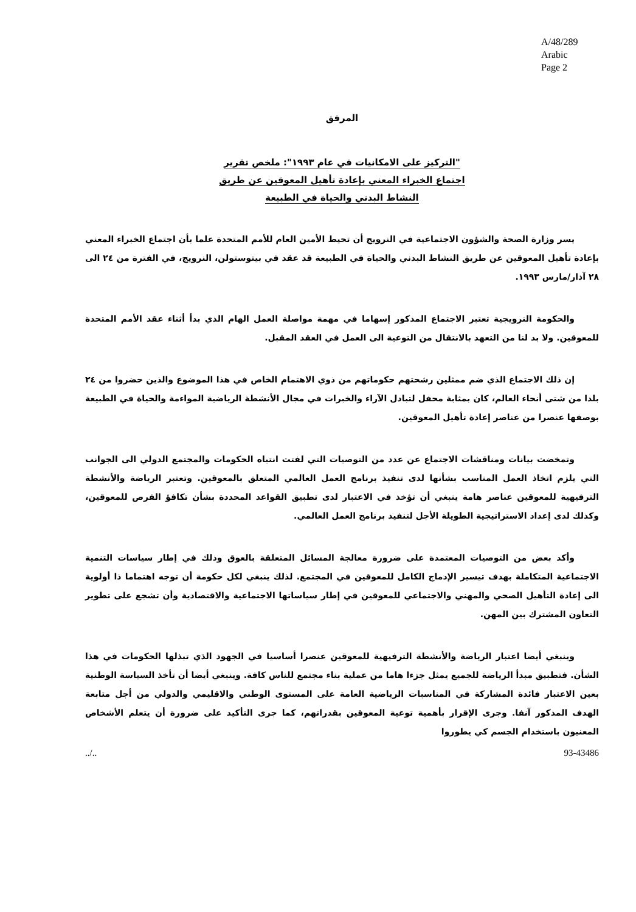A/48/289
Arabic
Page 2
المرفق
"التركيز على الامكانيات في عام ١٩٩٣": ملخص تقرير
اجتماع الخبراء المعني بإعادة تأهيل المعوقين عن طريق
النشاط البدني والحياة في الطبيعة
يسر وزارة الصحة والشؤون الاجتماعية في النرويج أن تحيط الأمين العام للأمم المتحدة علما بأن اجتماع الخبراء المعني بإعادة تأهيل المعوقين عن طريق النشاط البدني والحياة في الطبيعة قد عقد في بيتوستولن، النرويج، في الفترة من ٢٤ الى ٢٨ آذار/مارس ١٩٩٣.
والحكومة النرويجية تعتبر الاجتماع المذكور إسهاما في مهمة مواصلة العمل الهام الذي بدأ أثناء عقد الأمم المتحدة للمعوقين. ولا بد لنا من التعهد بالانتقال من التوعية الى العمل في العقد المقبل.
إن ذلك الاجتماع الذي ضم ممثلين رشحتهم حكوماتهم من ذوي الاهتمام الخاص في هذا الموضوع والذين حضروا من ٢٤ بلدا من شتى أنحاء العالم، كان بمثابة محفل لتبادل الآراء والخبرات في مجال الأنشطة الرياضية المواءمة والحياة في الطبيعة بوصفها عنصرا من عناصر إعادة تأهيل المعوقين.
وتمخضت بيانات ومناقشات الاجتماع عن عدد من التوصيات التي لفتت انتباه الحكومات والمجتمع الدولي الى الجوانب التي يلزم اتخاذ العمل المناسب بشأنها لدى تنفيذ برنامج العمل العالمي المتعلق بالمعوقين. وتعتبر الرياضة والأنشطة الترفيهية للمعوقين عناصر هامة ينبغي أن تؤخذ في الاعتبار لدى تطبيق القواعد المحددة بشأن تكافؤ الفرص للمعوقين، وكذلك لدى إعداد الاستراتيجية الطويلة الأجل لتنفيذ برنامج العمل العالمي.
وأكد بعض من التوصيات المعتمدة على ضرورة معالجة المسائل المتعلقة بالعوق وذلك في إطار سياسات التنمية الاجتماعية المتكاملة بهدف تيسير الإدماج الكامل للمعوقين في المجتمع. لذلك ينبغي لكل حكومة أن توجه اهتماما ذا أولوية الى إعادة التأهيل الصحي والمهني والاجتماعي للمعوقين في إطار سياساتها الاجتماعية والاقتصادية وأن تشجع على تطوير التعاون المشترك بين المهن.
وينبغي أيضا اعتبار الرياضة والأنشطة الترفيهية للمعوقين عنصرا أساسيا في الجهود الذي تبذلها الحكومات في هذا الشأن. فتطبيق مبدأ الرياضة للجميع يمثل جزءا هاما من عملية بناء مجتمع للناس كافة. وينبغي أيضا أن تأخذ السياسة الوطنية بعين الاعتبار فائدة المشاركة في المناسبات الرياضية العامة على المستوى الوطني والاقليمي والدولي من أجل متابعة الهدف المذكور آنفا. وجرى الإقرار بأهمية توعية المعوقين بقدراتهم، كما جرى التأكيد على ضرورة أن يتعلم الأشخاص المعنيون باستخدام الجسم كي يطوروا
../.. 93-43486